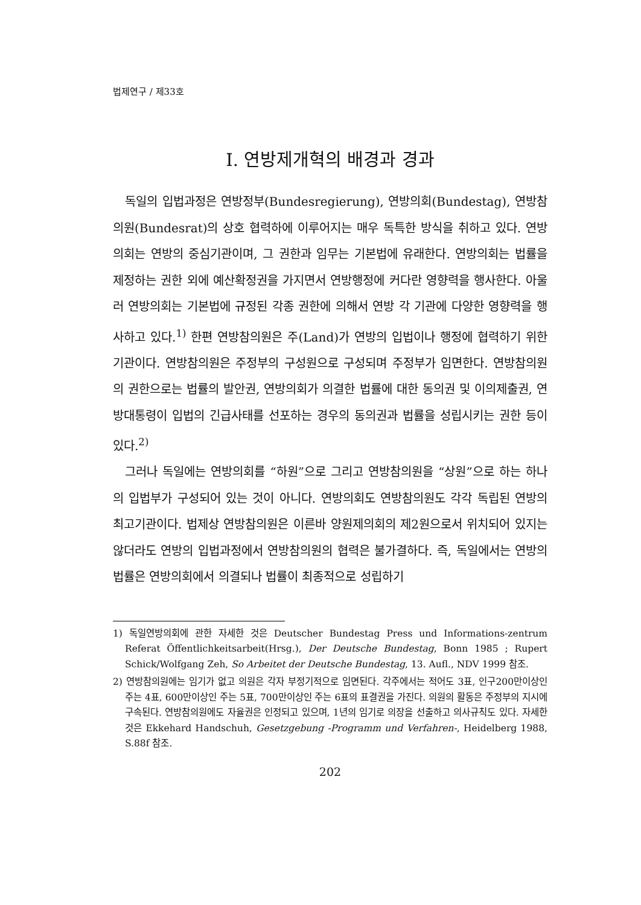법제연구 / 제33호
Ⅰ. 연방제개혁의 배경과 경과
독일의 입법과정은 연방정부(Bundesregierung), 연방의회(Bundestag), 연방참의원(Bundesrat)의 상호 협력하에 이루어지는 매우 독특한 방식을 취하고 있다. 연방의회는 연방의 중심기관이며, 그 권한과 임무는 기본법에 유래한다. 연방의회는 법률을 제정하는 권한 외에 예산확정권을 가지면서 연방행정에 커다란 영향력을 행사한다. 아울러 연방의회는 기본법에 규정된 각종 권한에 의해서 연방 각 기관에 다양한 영향력을 행사하고 있다.<sup>1)</sup> 한편 연방참의원은 주(Land)가 연방의 입법이나 행정에 협력하기 위한 기관이다. 연방참의원은 주정부의 구성원으로 구성되며 주정부가 임면한다. 연방참의원의 권한으로는 법률의 발안권, 연방의회가 의결한 법률에 대한 동의권 및 이의제출권, 연방대통령이 입법의 긴급사태를 선포하는 경우의 동의권과 법률을 성립시키는 권한 등이 있다.<sup>2)</sup>
그러나 독일에는 연방의회를 “하원”으로 그리고 연방참의원을 “상원”으로 하는 하나의 입법부가 구성되어 있는 것이 아니다. 연방의회도 연방참의원도 각각 독립된 연방의 최고기관이다. 법제상 연방참의원은 이른바 양원제의회의 제2원으로서 위치되어 있지는 않더라도 연방의 입법과정에서 연방참의원의 협력은 불가결하다. 즉, 독일에서는 연방의 법률은 연방의회에서 의결되나 법률이 최종적으로 성립하기
1) 독일연방의회에 관한 자세한 것은 Deutscher Bundestag Press und Informations-zentrum Referat Öffentlichkeitsarbeit(Hrsg.), Der Deutsche Bundestag, Bonn 1985 ; Rupert Schick/Wolfgang Zeh, So Arbeitet der Deutsche Bundestag, 13. Aufl., NDV 1999 참조.
2) 연방참의원에는 임기가 없고 의원은 각자 부정기적으로 임면된다. 각주에서는 적어도 3표, 인구200만이상인 주는 4표, 600만이상인 주는 5표, 700만이상인 주는 6표의 표결권을 가진다. 의원의 활동은 주정부의 지시에 구속된다. 연방참의원에도 자율권은 인정되고 있으며, 1년의 임기로 의장을 선출하고 의사규칙도 있다. 자세한 것은 Ekkehard Handschuh, Gesetzgebung -Programm und Verfahren-, Heidelberg 1988, S.88f 참조.
202